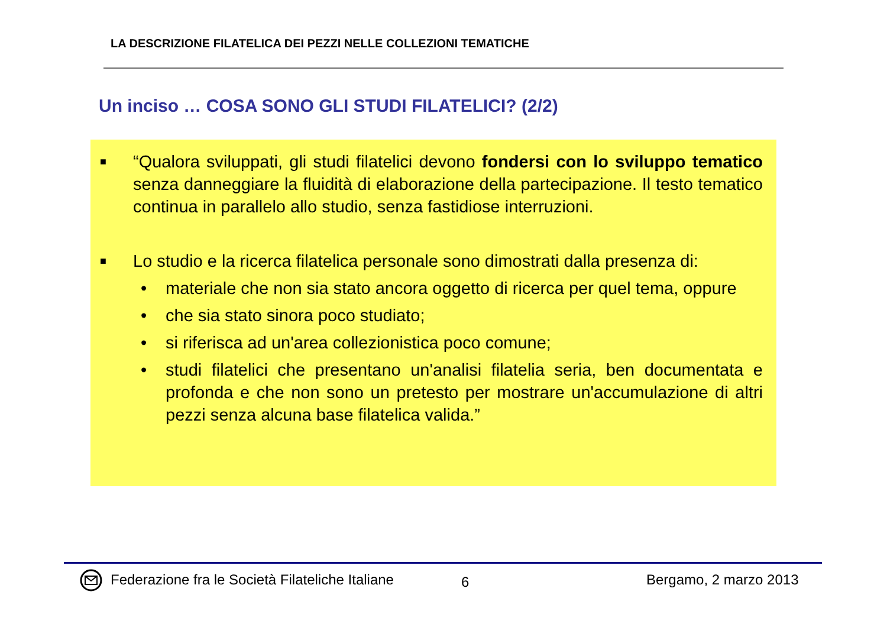LA DESCRIZIONE FILATELICA DEI PEZZI NELLE COLLEZIONI TEMATICHE
Un inciso … COSA SONO GLI STUDI FILATELICI? (2/2)
■ “Qualora sviluppati, gli studi filatelici devono fondersi con lo sviluppo tematico senza danneggiare la fluidità di elaborazione della partecipazione. Il testo tematico continua in parallelo allo studio, senza fastidiose interruzioni.
■ Lo studio e la ricerca filatelica personale sono dimostrati dalla presenza di:
• materiale che non sia stato ancora oggetto di ricerca per quel tema, oppure
• che sia stato sinora poco studiato;
• si riferisca ad un'area collezionistica poco comune;
• studi filatelici che presentano un'analisi filatelia seria, ben documentata e profonda e che non sono un pretesto per mostrare un'accumulazione di altri pezzi senza alcuna base filatelica valida.”
Federazione fra le Società Filateliche Italiane
6 Bergamo, 2 marzo 2013